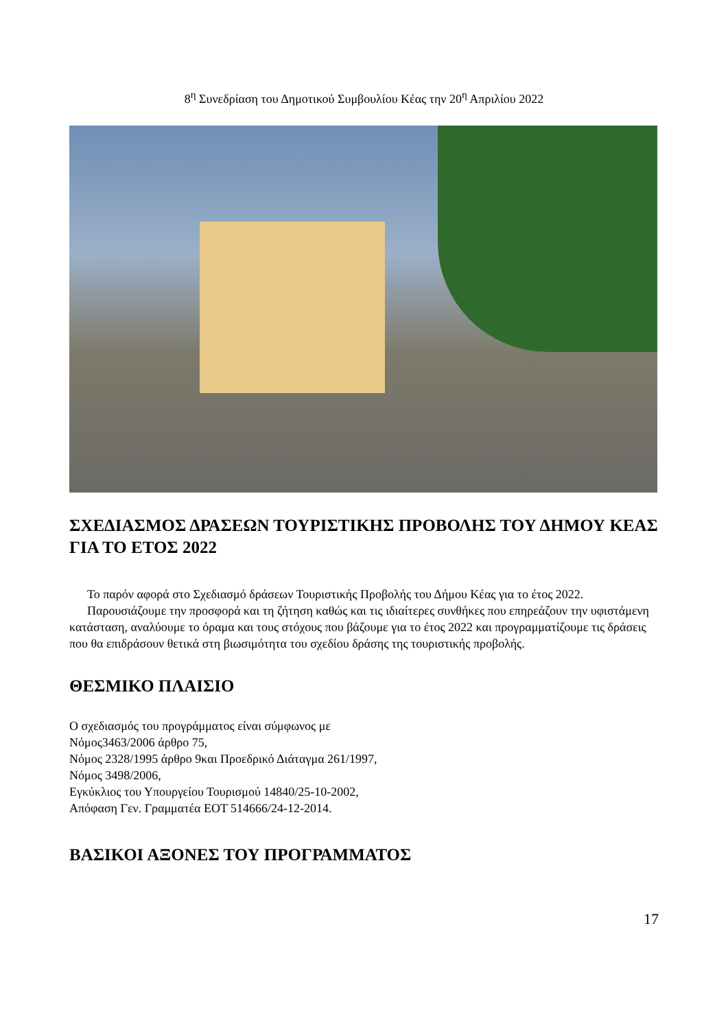8<sup>η</sup> Συνεδρίαση του Δημοτικού Συμβουλίου Κέας την 20<sup>η</sup> Απριλίου 2022
ΣΧΕΔΙΑΣΜΟΣ ΔΡΑΣΕΩΝ ΤΟΥΡΙΣΤΙΚΗΣ ΠΡΟΒΟΛΗΣ ΤΟΥ ΔΗΜΟΥ ΚΕΑΣ ΓΙΑ ΤΟ ΕΤΟΣ 2022
Το παρόν αφορά στο Σχεδιασμό δράσεων Τουριστικής Προβολής του Δήμου Κέας για το έτος 2022.
Παρουσιάζουμε την προσφορά και τη ζήτηση καθώς και τις ιδιαίτερες συνθήκες που επηρεάζουν την υφιστάμενη κατάσταση, αναλύουμε το όραμα και τους στόχους που βάζουμε για το έτος 2022 και προγραμματίζουμε τις δράσεις που θα επιδράσουν θετικά στη βιωσιμότητα του σχεδίου δράσης της τουριστικής προβολής.
ΘΕΣΜΙΚΟ ΠΛΑΙΣΙΟ
Ο σχεδιασμός του προγράμματος είναι σύμφωνος με
Νόμος3463/2006 άρθρο 75,
Νόμος 2328/1995 άρθρο 9και Προεδρικό Διάταγμα 261/1997,
Νόμος 3498/2006,
Εγκύκλιος του Υπουργείου Τουρισμού 14840/25-10-2002,
Απόφαση Γεν. Γραμματέα ΕΟΤ 514666/24-12-2014.
ΒΑΣΙΚΟΙ ΑΞΟΝΕΣ ΤΟΥ ΠΡΟΓΡΑΜΜΑΤΟΣ
17